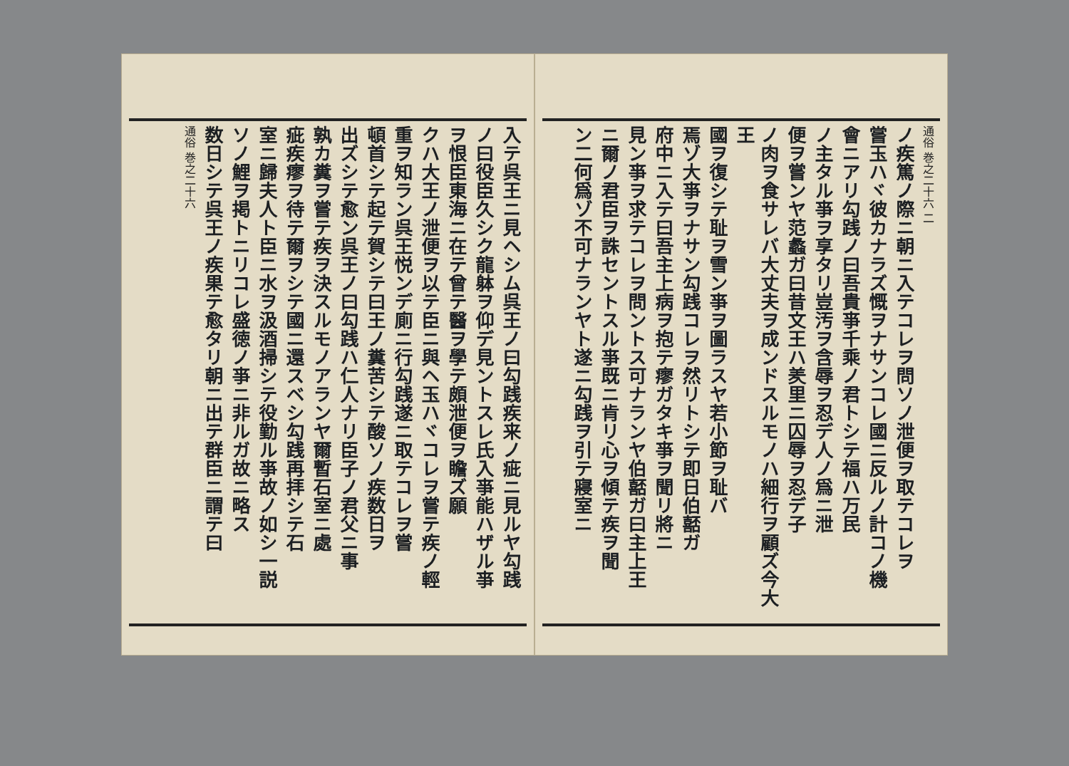入テ呉王ニ見ヘシム呉王ノ曰勾践疾来ノ疵ニ見ルヤ勾践
ノ曰役臣久シク龍躰ヲ仰デ見ントスレ氏入亊能ハザル亊
ヲ恨臣東海ニ在テ曾テ醫ヲ學テ頗泄便ヲ瞻ズ願
クハ大王ノ泄便ヲ以テ臣ニ與ヘ玉ハヾコレヲ嘗テ疾ノ輕
重ヲ知ラン呉王悦ンデ廁ニ行勾践遂ニ取テコレヲ嘗
頓首シテ起テ賀シテ曰王ノ糞苦シテ酸ソノ疾数日ヲ
出ズシテ愈ン呉王ノ曰勾践ハ仁人ナリ臣子ノ君父ニ事
孰カ糞ヲ嘗テ疾ヲ決スルモノアランヤ爾暫石室ニ處
疵疾瘳ヲ待テ爾ヲシテ國ニ還スベシ勾践再拝シテ石
室ニ歸夫人ト臣ニ水ヲ汲酒掃シテ役勤ル亊故ノ如シ一説
ソノ鯉ヲ掲トニリコレ盛徳ノ亊ニ非ルガ故ニ略ス
数日シテ呉王ノ疾果テ愈タリ朝ニ出テ群臣ニ謂テ曰
通俗 巻之二十六
通俗 巻之二十六 二
ノ疾篤ノ際ニ朝ニ入テコレヲ問ソノ泄便ヲ取テコレヲ
嘗玉ハヾ彼カナラズ慨ヲナサンコレ國ニ反ルノ計コノ機
會ニアリ勾践ノ曰吾貴亊千乘ノ君トシテ福ハ万民
ノ主タル亊ヲ享タリ豈汚ヲ含辱ヲ忍デ人ノ爲ニ泄
便ヲ嘗ンヤ范蠡ガ曰昔文王ハ羑里ニ囚辱ヲ忍デ子
ノ肉ヲ食サレバ大丈夫ヲ成ンドスルモノハ細行ヲ顧ズ今大王
國ヲ復シテ耻ヲ雪ン亊ヲ圖ラスヤ若小節ヲ耻バ
焉ゾ大亊ヲナサン勾践コレヲ然リトシテ即日伯嚭ガ
府中ニ入テ曰吾主上病ヲ抱テ瘳ガタキ亊ヲ聞リ將ニ
見ン亊ヲ求テコレヲ問ントス可ナランヤ伯嚭ガ曰主上王
ニ爾ノ君臣ヲ誅セントスル亊既ニ肯リ心ヲ傾テ疾ヲ聞
ン二何爲ゾ不可ナランヤト遂ニ勾践ヲ引テ寢室ニ